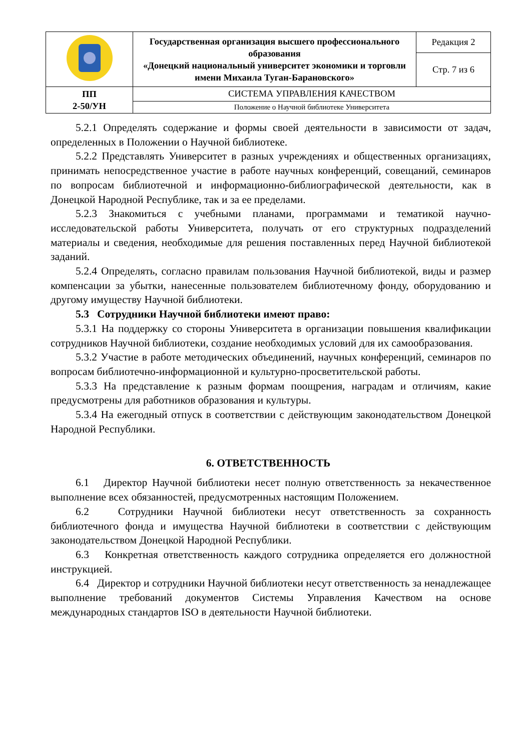| | Государственная организация высшего профессионального образования «Донецкий национальный университет экономики и торговли имени Михаила Туган-Барановского» | Редакция 2 |
| | | Стр. 7 из 6 |
| ПП 2-50/УН | СИСТЕМА УПРАВЛЕНИЯ КАЧЕСТВОМ | |
| | Положение о Научной библиотеке Университета | |
5.2.1 Определять содержание и формы своей деятельности в зависимости от задач, определенных в Положении о Научной библиотеке.
5.2.2 Представлять Университет в разных учреждениях и общественных организациях, принимать непосредственное участие в работе научных конференций, совещаний, семинаров по вопросам библиотечной и информационно-библиографической деятельности, как в Донецкой Народной Республике, так и за ее пределами.
5.2.3 Знакомиться с учебными планами, программами и тематикой научно-исследовательской работы Университета, получать от его структурных подразделений материалы и сведения, необходимые для решения поставленных перед Научной библиотекой заданий.
5.2.4 Определять, согласно правилам пользования Научной библиотекой, виды и размер компенсации за убытки, нанесенные пользователем библиотечному фонду, оборудованию и другому имуществу Научной библиотеки.
5.3 Сотрудники Научной библиотеки имеют право:
5.3.1 На поддержку со стороны Университета в организации повышения квалификации сотрудников Научной библиотеки, создание необходимых условий для их самообразования.
5.3.2 Участие в работе методических объединений, научных конференций, семинаров по вопросам библиотечно-информационной и культурно-просветительской работы.
5.3.3 На представление к разным формам поощрения, наградам и отличиям, какие предусмотрены для работников образования и культуры.
5.3.4 На ежегодный отпуск в соответствии с действующим законодательством Донецкой Народной Республики.
6. ОТВЕТСТВЕННОСТЬ
6.1 Директор Научной библиотеки несет полную ответственность за некачественное выполнение всех обязанностей, предусмотренных настоящим Положением.
6.2 Сотрудники Научной библиотеки несут ответственность за сохранность библиотечного фонда и имущества Научной библиотеки в соответствии с действующим законодательством Донецкой Народной Республики.
6.3 Конкретная ответственность каждого сотрудника определяется его должностной инструкцией.
6.4 Директор и сотрудники Научной библиотеки несут ответственность за ненадлежащее выполнение требований документов Системы Управления Качеством на основе международных стандартов ISO в деятельности Научной библиотеки.